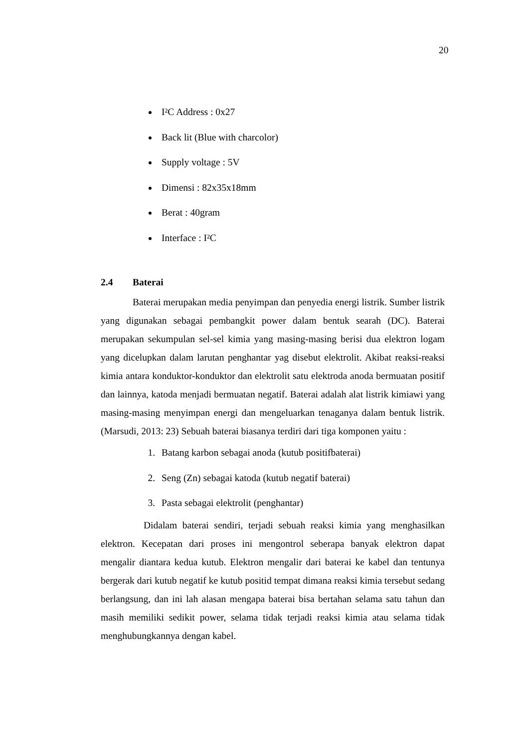20
I²C Address : 0x27
Back lit (Blue with charcolor)
Supply voltage : 5V
Dimensi : 82x35x18mm
Berat : 40gram
Interface : I²C
2.4 Baterai
Baterai merupakan media penyimpan dan penyedia energi listrik. Sumber listrik yang digunakan sebagai pembangkit power dalam bentuk searah (DC). Baterai merupakan sekumpulan sel-sel kimia yang masing-masing berisi dua elektron logam yang dicelupkan dalam larutan penghantar yag disebut elektrolit. Akibat reaksi-reaksi kimia antara konduktor-konduktor dan elektrolit satu elektroda anoda bermuatan positif dan lainnya, katoda menjadi bermuatan negatif. Baterai adalah alat listrik kimiawi yang masing-masing menyimpan energi dan mengeluarkan tenaganya dalam bentuk listrik. (Marsudi, 2013: 23) Sebuah baterai biasanya terdiri dari tiga komponen yaitu :
1. Batang karbon sebagai anoda (kutub positifbaterai)
2. Seng (Zn) sebagai katoda (kutub negatif baterai)
3. Pasta sebagai elektrolit (penghantar)
Didalam baterai sendiri, terjadi sebuah reaksi kimia yang menghasilkan elektron. Kecepatan dari proses ini mengontrol seberapa banyak elektron dapat mengalir diantara kedua kutub. Elektron mengalir dari baterai ke kabel dan tentunya bergerak dari kutub negatif ke kutub positid tempat dimana reaksi kimia tersebut sedang berlangsung, dan ini lah alasan mengapa baterai bisa bertahan selama satu tahun dan masih memiliki sedikit power, selama tidak terjadi reaksi kimia atau selama tidak menghubungkannya dengan kabel.